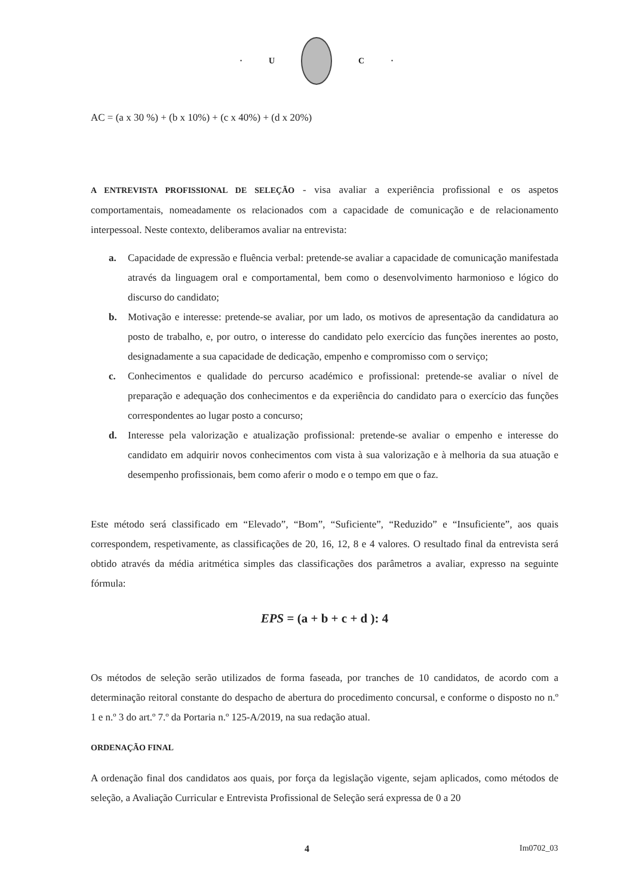· U C ·
AC = (a x 30 %) + (b x 10%) + (c x 40%) + (d x 20%)
A ENTREVISTA PROFISSIONAL DE SELEÇÃO - visa avaliar a experiência profissional e os aspetos comportamentais, nomeadamente os relacionados com a capacidade de comunicação e de relacionamento interpessoal. Neste contexto, deliberamos avaliar na entrevista:
a. Capacidade de expressão e fluência verbal: pretende-se avaliar a capacidade de comunicação manifestada através da linguagem oral e comportamental, bem como o desenvolvimento harmonioso e lógico do discurso do candidato;
b. Motivação e interesse: pretende-se avaliar, por um lado, os motivos de apresentação da candidatura ao posto de trabalho, e, por outro, o interesse do candidato pelo exercício das funções inerentes ao posto, designadamente a sua capacidade de dedicação, empenho e compromisso com o serviço;
c. Conhecimentos e qualidade do percurso académico e profissional: pretende-se avaliar o nível de preparação e adequação dos conhecimentos e da experiência do candidato para o exercício das funções correspondentes ao lugar posto a concurso;
d. Interesse pela valorização e atualização profissional: pretende-se avaliar o empenho e interesse do candidato em adquirir novos conhecimentos com vista à sua valorização e à melhoria da sua atuação e desempenho profissionais, bem como aferir o modo e o tempo em que o faz.
Este método será classificado em “Elevado”, “Bom”, “Suficiente”, “Reduzido” e “Insuficiente”, aos quais correspondem, respetivamente, as classificações de 20, 16, 12, 8 e 4 valores. O resultado final da entrevista será obtido através da média aritmética simples das classificações dos parâmetros a avaliar, expresso na seguinte fórmula:
EPS = (a + b + c + d ): 4
Os métodos de seleção serão utilizados de forma faseada, por tranches de 10 candidatos, de acordo com a determinação reitoral constante do despacho de abertura do procedimento concursal, e conforme o disposto no n.º 1 e n.º 3 do art.º 7.º da Portaria n.º 125-A/2019, na sua redação atual.
ORDENAÇÃO FINAL
A ordenação final dos candidatos aos quais, por força da legislação vigente, sejam aplicados, como métodos de seleção, a Avaliação Curricular e Entrevista Profissional de Seleção será expressa de 0 a 20
4 Im0702_03